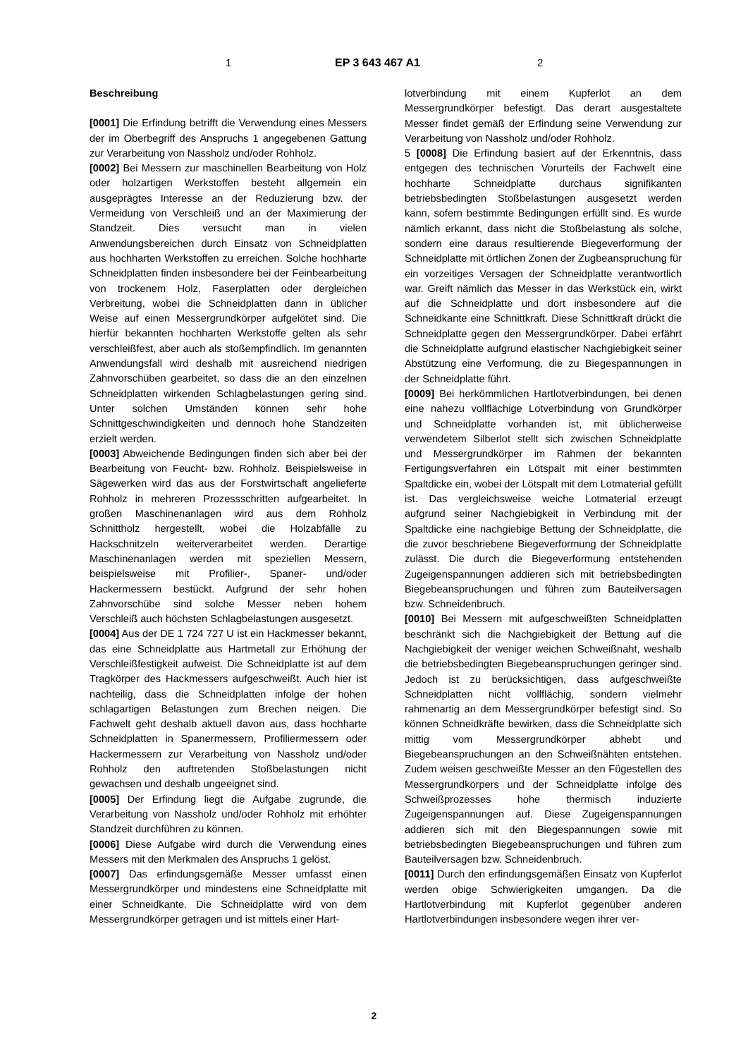1 EP 3 643 467 A1 2
Beschreibung
[0001] Die Erfindung betrifft die Verwendung eines Messers der im Oberbegriff des Anspruchs 1 angegebenen Gattung zur Verarbeitung von Nassholz und/oder Rohholz.
[0002] Bei Messern zur maschinellen Bearbeitung von Holz oder holzartigen Werkstoffen besteht allgemein ein ausgeprägtes Interesse an der Reduzierung bzw. der Vermeidung von Verschleiß und an der Maximierung der Standzeit. Dies versucht man in vielen Anwendungsbereichen durch Einsatz von Schneidplatten aus hochharten Werkstoffen zu erreichen. Solche hochharte Schneidplatten finden insbesondere bei der Feinbearbeitung von trockenem Holz, Faserplatten oder dergleichen Verbreitung, wobei die Schneidplatten dann in üblicher Weise auf einen Messergrundkörper aufgelötet sind. Die hierfür bekannten hochharten Werkstoffe gelten als sehr verschleißfest, aber auch als stoßempfindlich. Im genannten Anwendungsfall wird deshalb mit ausreichend niedrigen Zahnvorschüben gearbeitet, so dass die an den einzelnen Schneidplatten wirkenden Schlagbelastungen gering sind. Unter solchen Umständen können sehr hohe Schnittgeschwindigkeiten und dennoch hohe Standzeiten erzielt werden.
[0003] Abweichende Bedingungen finden sich aber bei der Bearbeitung von Feucht- bzw. Rohholz. Beispielsweise in Sägewerken wird das aus der Forstwirtschaft angelieferte Rohholz in mehreren Prozessschritten aufgearbeitet. In großen Maschinenanlagen wird aus dem Rohholz Schnittholz hergestellt, wobei die Holzabfälle zu Hackschnitzeln weiterverarbeitet werden. Derartige Maschinenanlagen werden mit speziellen Messern, beispielsweise mit Profilier-, Spaner- und/oder Hackermessern bestückt. Aufgrund der sehr hohen Zahnvorschübe sind solche Messer neben hohem Verschleiß auch höchsten Schlagbelastungen ausgesetzt.
[0004] Aus der DE 1 724 727 U ist ein Hackmesser bekannt, das eine Schneidplatte aus Hartmetall zur Erhöhung der Verschleißfestigkeit aufweist. Die Schneidplatte ist auf dem Tragkörper des Hackmessers aufgeschweißt. Auch hier ist nachteilig, dass die Schneidplatten infolge der hohen schlagartigen Belastungen zum Brechen neigen. Die Fachwelt geht deshalb aktuell davon aus, dass hochharte Schneidplatten in Spanermessern, Profiliermessern oder Hackermessern zur Verarbeitung von Nassholz und/oder Rohholz den auftretenden Stoßbelastungen nicht gewachsen und deshalb ungeeignet sind.
[0005] Der Erfindung liegt die Aufgabe zugrunde, die Verarbeitung von Nassholz und/oder Rohholz mit erhöhter Standzeit durchführen zu können.
[0006] Diese Aufgabe wird durch die Verwendung eines Messers mit den Merkmalen des Anspruchs 1 gelöst.
[0007] Das erfindungsgemäße Messer umfasst einen Messergrundkörper und mindestens eine Schneidplatte mit einer Schneidkante. Die Schneidplatte wird von dem Messergrundkörper getragen und ist mittels einer Hart-
lotverbindung mit einem Kupferlot an dem Messergrundkörper befestigt. Das derart ausgestaltete Messer findet gemäß der Erfindung seine Verwendung zur Verarbeitung von Nassholz und/oder Rohholz.
5 [0008] Die Erfindung basiert auf der Erkenntnis, dass entgegen des technischen Vorurteils der Fachwelt eine hochharte Schneidplatte durchaus signifikanten betriebsbedingten Stoßbelastungen ausgesetzt werden kann, sofern bestimmte Bedingungen erfüllt sind. Es wurde nämlich erkannt, dass nicht die Stoßbelastung als solche, sondern eine daraus resultierende Biegeverformung der Schneidplatte mit örtlichen Zonen der Zugbeanspruchung für ein vorzeitiges Versagen der Schneidplatte verantwortlich war. Greift nämlich das Messer in das Werkstück ein, wirkt auf die Schneidplatte und dort insbesondere auf die Schneidkante eine Schnittkraft. Diese Schnittkraft drückt die Schneidplatte gegen den Messergrundkörper. Dabei erfährt die Schneidplatte aufgrund elastischer Nachgiebigkeit seiner Abstützung eine Verformung, die zu Biegespannungen in der Schneidplatte führt.
[0009] Bei herkömmlichen Hartlotverbindungen, bei denen eine nahezu vollflächige Lotverbindung von Grundkörper und Schneidplatte vorhanden ist, mit üblicherweise verwendetem Silberlot stellt sich zwischen Schneidplatte und Messergrundkörper im Rahmen der bekannten Fertigungsverfahren ein Lötspalt mit einer bestimmten Spaltdicke ein, wobei der Lötspalt mit dem Lotmaterial gefüllt ist. Das vergleichsweise weiche Lotmaterial erzeugt aufgrund seiner Nachgiebigkeit in Verbindung mit der Spaltdicke eine nachgiebige Bettung der Schneidplatte, die die zuvor beschriebene Biegeverformung der Schneidplatte zulässt. Die durch die Biegeverformung entstehenden Zugeigenspannungen addieren sich mit betriebsbedingten Biegebeanspruchungen und führen zum Bauteilversagen bzw. Schneidenbruch.
[0010] Bei Messern mit aufgeschweißten Schneidplatten beschränkt sich die Nachgiebigkeit der Bettung auf die Nachgiebigkeit der weniger weichen Schweißnaht, weshalb die betriebsbedingten Biegebeanspruchungen geringer sind. Jedoch ist zu berücksichtigen, dass aufgeschweißte Schneidplatten nicht vollflächig, sondern vielmehr rahmenartig an dem Messergrundkörper befestigt sind. So können Schneidkräfte bewirken, dass die Schneidplatte sich mittig vom Messergrundkörper abhebt und Biegebeanspruchungen an den Schweißnähten entstehen. Zudem weisen geschweißte Messer an den Fügestellen des Messergrundkörpers und der Schneidplatte infolge des Schweißprozesses hohe thermisch induzierte Zugeigenspannungen auf. Diese Zugeigenspannungen addieren sich mit den Biegespannungen sowie mit betriebsbedingten Biegebeanspruchungen und führen zum Bauteilversagen bzw. Schneidenbruch.
[0011] Durch den erfindungsgemäßen Einsatz von Kupferlot werden obige Schwierigkeiten umgangen. Da die Hartlotverbindung mit Kupferlot gegenüber anderen Hartlotverbindungen insbesondere wegen ihrer ver-
2